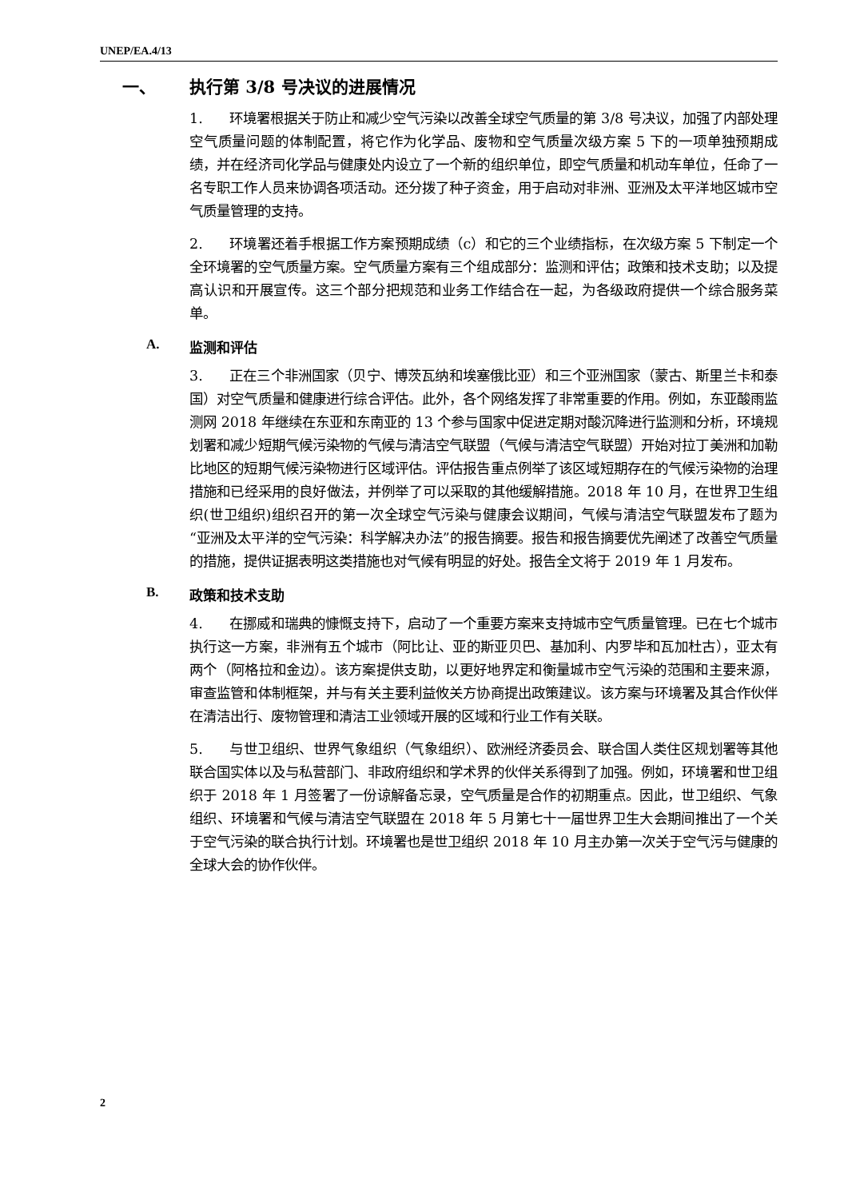UNEP/EA.4/13
一、 执行第 3/8 号决议的进展情况
1. 环境署根据关于防止和减少空气污染以改善全球空气质量的第 3/8 号决议，加强了内部处理空气质量问题的体制配置，将它作为化学品、废物和空气质量次级方案 5 下的一项单独预期成绩，并在经济司化学品与健康处内设立了一个新的组织单位，即空气质量和机动车单位，任命了一名专职工作人员来协调各项活动。还分拨了种子资金，用于启动对非洲、亚洲及太平洋地区城市空气质量管理的支持。
2. 环境署还着手根据工作方案预期成绩（c）和它的三个业绩指标，在次级方案 5 下制定一个全环境署的空气质量方案。空气质量方案有三个组成部分：监测和评估；政策和技术支助；以及提高认识和开展宣传。这三个部分把规范和业务工作结合在一起，为各级政府提供一个综合服务菜单。
A. 监测和评估
3. 正在三个非洲国家（贝宁、博茨瓦纳和埃塞俄比亚）和三个亚洲国家（蒙古、斯里兰卡和泰国）对空气质量和健康进行综合评估。此外，各个网络发挥了非常重要的作用。例如，东亚酸雨监测网 2018 年继续在东亚和东南亚的 13 个参与国家中促进定期对酸沉降进行监测和分析，环境规划署和减少短期气候污染物的气候与清洁空气联盟（气候与清洁空气联盟）开始对拉丁美洲和加勒比地区的短期气候污染物进行区域评估。评估报告重点例举了该区域短期存在的气候污染物的治理措施和已经采用的良好做法，并例举了可以采取的其他缓解措施。2018 年 10 月，在世界卫生组织(世卫组织)组织召开的第一次全球空气污染与健康会议期间，气候与清洁空气联盟发布了题为“亚洲及太平洋的空气污染：科学解决办法”的报告摘要。报告和报告摘要优先阐述了改善空气质量的措施，提供证据表明这类措施也对气候有明显的好处。报告全文将于 2019 年 1 月发布。
B. 政策和技术支助
4. 在挪威和瑞典的慷慨支持下，启动了一个重要方案来支持城市空气质量管理。已在七个城市执行这一方案，非洲有五个城市（阿比让、亚的斯亚贝巴、基加利、内罗毕和瓦加杜古），亚太有两个（阿格拉和金边）。该方案提供支助，以更好地界定和衡量城市空气污染的范围和主要来源，审查监管和体制框架，并与有关主要利益攸关方协商提出政策建议。该方案与环境署及其合作伙伴在清洁出行、废物管理和清洁工业领域开展的区域和行业工作有关联。
5. 与世卫组织、世界气象组织（气象组织）、欧洲经济委员会、联合国人类住区规划署等其他联合国实体以及与私营部门、非政府组织和学术界的伙伴关系得到了加强。例如，环境署和世卫组织于 2018 年 1 月签署了一份谅解备忘录，空气质量是合作的初期重点。因此，世卫组织、气象组织、环境署和气候与清洁空气联盟在 2018 年 5 月第七十一届世界卫生大会期间推出了一个关于空气污染的联合执行计划。环境署也是世卫组织 2018 年 10 月主办第一次关于空气污与健康的全球大会的协作伙伴。
2